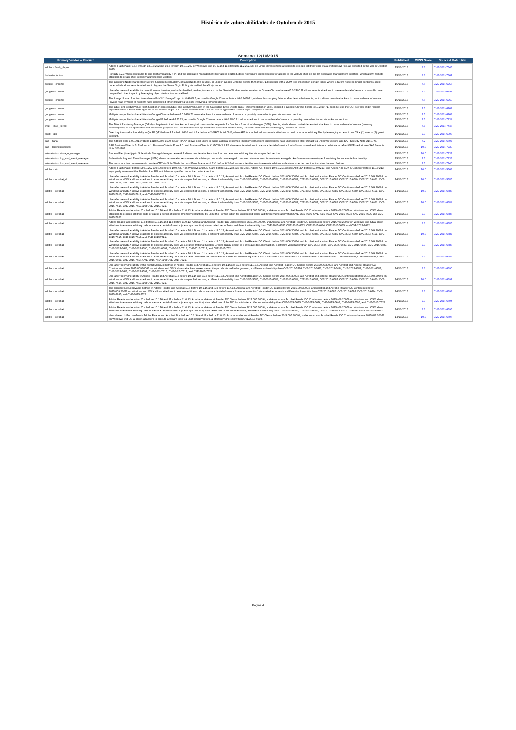Histórico de vulnerabilidades de Outubro de 2015
Semana 12/10/2015
| Primary Vendor -- Product | Description | Published | CVSS Score | Source & Patch Info |
| --- | --- | --- | --- | --- |
| adobe -- flash_player | Adobe Flash Player 18.x through 18.0.0.252 and 19.x through 19.0.0.207 on Windows and OS X and 11.x through 11.2.202.535 on Linux allows remote attackers to execute arbitrary code via a crafted SWF file, as exploited in the wild in October 2015. | 15/10/2015 | 9.3 | CVE-2015-7645 |
| fortinet -- fortios | FortiOS 5.2.3, when configured to use High Availability (HA) and the dedicated management interface is enabled, does not require authentication for access to the ZebOS shell on the HA dedicated management interface, which allows remote attackers to obtain shell access via unspecified vectors. | 15/10/2015 | 9.3 | CVE-2015-7361 |
| google -- chrome | The ContainerNode::parserInsertBefore function in core/dom/ContainerNode.cpp in Blink, as used in Google Chrome before 46.0.2490.71, proceeds with a DOM tree insertion in certain cases where a parent node no longer contains a child node, which allows remote attackers to bypass the Same Origin Policy via crafted JavaScript code. | 15/10/2015 | 7.5 | CVE-2015-6755 |
| google -- chrome | Use-after-free vulnerability in content/browser/service_worker/embedded_worker_instance.cc in the ServiceWorker implementation in Google Chrome before 46.0.2490.71 allows remote attackers to cause a denial of service or possibly have unspecified other impact by leveraging object destruction in a callback. | 15/10/2015 | 7.5 | CVE-2015-6757 |
| google -- chrome | The Image11::map function in renderer/d3d/d3d11/Image11.cpp in libANGLE, as used in Google Chrome before 46.0.2490.71, mishandles mapping failures after device-lost events, which allows remote attackers to cause a denial of service (invalid read or write) or possibly have unspecified other impact via vectors involving a removed device. | 15/10/2015 | 7.5 | CVE-2015-6760 |
| google -- chrome | The CSSFontFaceSrcValue::fetch function in core/css/CSSFontFaceSrcValue.cpp in the Cascading Style Sheets (CSS) implementation in Blink, as used in Google Chrome before 46.0.2490.71, does not use the CORS cross-origin request algorithm when a font's URL appears to be a same-origin URL, which allows remote web servers to bypass the Same Origin Policy via a redirect. | 15/10/2015 | 7.5 | CVE-2015-6762 |
| google -- chrome | Multiple unspecified vulnerabilities in Google Chrome before 46.0.2490.71 allow attackers to cause a denial of service or possibly have other impact via unknown vectors. | 15/10/2015 | 7.5 | CVE-2015-6763 |
| google -- chrome | Multiple unspecified vulnerabilities in Google V8 before 4.6.85.23, as used in Google Chrome before 46.0.2490.71, allow attackers to cause a denial of service or possibly have other impact via unknown vectors. | 15/10/2015 | 7.5 | CVE-2015-7834 |
| linux -- linux_kernel | The Direct Rendering Manager (DRM) subsystem in the Linux kernel through 4.x mishandles requests for Graphics Execution Manager (GEM) objects, which allows context-dependent attackers to cause a denial of service (memory consumption) via an application that processes graphics data, as demonstrated by JavaScript code that creates many CANVAS elements for rendering by Chrome or Firefox. | 15/10/2015 | 7.8 | CVE-2013-7445 |
| qnap -- qts | Directory traversal vulnerability in QNAP QTS before 4.1.4 build 0910 and 4.2.x before 4.2.0 RC2 build 0910, when AFP is enabled, allows remote attackers to read or write to arbitrary files by leveraging access to an OS X (1) user or (2) guest account. | 15/10/2015 | 9.3 | CVE-2015-6003 |
| sap -- hana | The hdbsql client 1.00.091.00 Build 1418659308-1530 in SAP HANA allows local users to cause a denial of service (memory corruption) and possibly have unspecified other impact via unknown vectors, aka SAP Security Note 2140700. | 15/10/2015 | 7.2 | CVE-2015-6507 |
| sap -- businessobjects | SAP BusinessObjects BI Platform 4.1, BusinessObjects Edge 4.0, and BusinessObjects XI (BOXI) 3.1 R3 allow remote attackers to cause a denial of service (out-of-bounds read and listener crash) via a crafted GIOP packet, aka SAP Security Note 2001108. | 15/10/2015 | 10.0 | CVE-2015-7730 |
| solarwinds -- storage_manager | ProcessFileUpload.jsp in SolarWinds Storage Manager before 6.2 allows remote attackers to upload and execute arbitrary files via unspecified vectors. | 15/10/2015 | 10.0 | CVE-2015-7838 |
| solarwinds -- log_and_event_manager | SolarWinds Log and Event Manager (LEM) allows remote attackers to execute arbitrary commands on managed computers via a request to services/messagebroker/nonsecurestreamingamf involving the traceroute functionality. | 15/10/2015 | 7.5 | CVE-2015-7839 |
| solarwinds -- log_and_event_manager | The command line management console (CMC) in SolarWinds Log and Event Manager (LEM) before 6.2.0 allows remote attackers to execute arbitrary code via unspecified vectors involving the ping feature. | 15/10/2015 | 7.5 | CVE-2015-7840 |
| adobe -- air | Adobe Flash Player before 18.0.0.252 and 19.x before 19.0.0.207 on Windows and OS X and before 11.2.202.535 on Linux, Adobe AIR before 19.0.0.213, Adobe AIR SDK before 19.0.0.213, and Adobe AIR SDK & Compiler before 19.0.0.213 improperly implement the Flash broker API, which has unspecified impact and attack vectors. | 14/10/2015 | 10.0 | CVE-2015-5569 |
| adobe -- acrobat_dc | Use-after-free vulnerability in Adobe Reader and Acrobat 10.x before 10.1.16 and 11.x before 11.0.13, Acrobat and Acrobat Reader DC Classic before 2015.006.30094, and Acrobat and Acrobat Reader DC Continuous before 2015.009.20069 on Windows and OS X allows attackers to execute arbitrary code via unspecified vectors, a different vulnerability than CVE-2015-6683, CVE-2015-6684, CVE-2015-6687, CVE-2015-6688, CVE-2015-6689, CVE-2015-6690, CVE-2015-6691, CVE-2015-7615, CVE-2015-7617, and CVE-2015-7621. | 14/10/2015 | 10.0 | CVE-2015-5586 |
| adobe -- acrobat | Use-after-free vulnerability in Adobe Reader and Acrobat 10.x before 10.1.16 and 11.x before 11.0.13, Acrobat and Acrobat Reader DC Classic before 2015.006.30094, and Acrobat and Acrobat Reader DC Continuous before 2015.009.20069 on Windows and OS X allows attackers to execute arbitrary code via unspecified vectors, a different vulnerability than CVE-2015-5586, CVE-2015-6684, CVE-2015-6687, CVE-2015-6688, CVE-2015-6689, CVE-2015-6690, CVE-2015-6691, CVE-2015-7615, CVE-2015-7617, and CVE-2015-7621. | 14/10/2015 | 10.0 | CVE-2015-6683 |
| adobe -- acrobat | Use-after-free vulnerability in Adobe Reader and Acrobat 10.x before 10.1.16 and 11.x before 11.0.13, Acrobat and Acrobat Reader DC Classic before 2015.006.30094, and Acrobat and Acrobat Reader DC Continuous before 2015.009.20069 on Windows and OS X allows attackers to execute arbitrary code via unspecified vectors, a different vulnerability than CVE-2015-5586, CVE-2015-6683, CVE-2015-6687, CVE-2015-6688, CVE-2015-6689, CVE-2015-6690, CVE-2015-6691, CVE-2015-7615, CVE-2015-7617, and CVE-2015-7621. | 14/10/2015 | 10.0 | CVE-2015-6684 |
| adobe -- acrobat | Adobe Reader and Acrobat 10.x before 10.1.16 and 11.x before 11.0.13, Acrobat and Acrobat Reader DC Classic before 2015.006.30094, and Acrobat and Acrobat Reader DC Continuous before 2015.009.20069 on Windows and OS X allow attackers to execute arbitrary code or cause a denial of service (memory corruption) by using the Format action for unspecified fields, a different vulnerability than CVE-2015-6686, CVE-2015-6693, CVE-2015-6694, CVE-2015-6695, and CVE-2015-7622. | 14/10/2015 | 9.3 | CVE-2015-6685 |
| adobe -- acrobat | Adobe Reader and Acrobat 10.x before 10.1.16 and 11.x before 11.0.13, Acrobat and Acrobat Reader DC Classic before 2015.006.30094, and Acrobat and Acrobat Reader DC Continuous before 2015.009.20069 on Windows and OS X allow attackers to execute arbitrary code or cause a denial of service (memory corruption) via a crafted set of fields, a different vulnerability than CVE-2015-6685, CVE-2015-6693, CVE-2015-6694, CVE-2015-6695, and CVE-2015-7622. | 14/10/2015 | 9.3 | CVE-2015-6686 |
| adobe -- acrobat | Use-after-free vulnerability in Adobe Reader and Acrobat 10.x before 10.1.16 and 11.x before 11.0.13, Acrobat and Acrobat Reader DC Classic before 2015.006.30094, and Acrobat and Acrobat Reader DC Continuous before 2015.009.20069 on Windows and OS X allows attackers to execute arbitrary code via unspecified vectors, a different vulnerability than CVE-2015-5586, CVE-2015-6683, CVE-2015-6684, CVE-2015-6688, CVE-2015-6689, CVE-2015-6690, CVE-2015-6691, CVE-2015-7615, CVE-2015-7617, and CVE-2015-7621. | 14/10/2015 | 10.0 | CVE-2015-6687 |
| adobe -- acrobat | Use-after-free vulnerability in Adobe Reader and Acrobat 10.x before 10.1.16 and 11.x before 11.0.13, Acrobat and Acrobat Reader DC Classic before 2015.006.30094, and Acrobat and Acrobat Reader DC Continuous before 2015.009.20069 on Windows and OS X allows attackers to execute arbitrary code via a crafted Optional Content Groups (OCG) object in a WillSave document action, a different vulnerability than CVE-2015-5586, CVE-2015-6683, CVE-2015-6684, CVE-2015-6687, CVE-2015-6689, CVE-2015-6690, CVE-2015-6691, CVE-2015-7615, CVE-2015-7617, and CVE-2015-7621. | 14/10/2015 | 9.3 | CVE-2015-6688 |
| adobe -- acrobat | Use-after-free vulnerability in Adobe Reader and Acrobat 10.x before 10.1.16 and 11.x before 11.0.13, Acrobat and Acrobat Reader DC Classic before 2015.006.30094, and Acrobat and Acrobat Reader DC Continuous before 2015.009.20069 on Windows and OS X allows attackers to execute arbitrary code via a crafted WillSave document action, a different vulnerability than CVE-2015-5586, CVE-2015-6683, CVE-2015-6684, CVE-2015-6687, CVE-2015-6688, CVE-2015-6690, CVE-2015-6691, CVE-2015-7615, CVE-2015-7617, and CVE-2015-7621. | 14/10/2015 | 9.3 | CVE-2015-6689 |
| adobe -- acrobat | Use-after-free vulnerability in the popUpMenuEx method in Adobe Reader and Acrobat 10.x before 10.1.16 and 11.x before 11.0.13, Acrobat and Acrobat Reader DC Classic before 2015.006.30094, and Acrobat and Acrobat Reader DC Continuous before 2015.009.20069 on Windows and OS X allows attackers to execute arbitrary code via crafted arguments, a different vulnerability than CVE-2015-5586, CVE-2015-6683, CVE-2015-6684, CVE-2015-6687, CVE-2015-6688, CVE-2015-6689, CVE-2015-6691, CVE-2015-7615, CVE-2015-7617, and CVE-2015-7621. | 14/10/2015 | 9.3 | CVE-2015-6690 |
| adobe -- acrobat | Use-after-free vulnerability in Adobe Reader and Acrobat 10.x before 10.1.16 and 11.x before 11.0.13, Acrobat and Acrobat Reader DC Classic before 2015.006.30094, and Acrobat and Acrobat Reader DC Continuous before 2015.009.20069 on Windows and OS X allows attackers to execute arbitrary code via unspecified vectors, a different vulnerability than CVE-2015-5586, CVE-2015-6683, CVE-2015-6684, CVE-2015-6687, CVE-2015-6688, CVE-2015-6689, CVE-2015-6690, CVE-2015-7615, CVE-2015-7617, and CVE-2015-7621. | 14/10/2015 | 10.0 | CVE-2015-6691 |
| adobe -- acrobat | The signatureSetSeedValue method in Adobe Reader and Acrobat 10.x before 10.1.16 and 11.x before 11.0.13, Acrobat and Acrobat Reader DC Classic before 2015.006.30094, and Acrobat and Acrobat Reader DC Continuous before 2015.009.20069 on Windows and OS X allows attackers to execute arbitrary code or cause a denial of service (memory corruption) via crafted arguments, a different vulnerability than CVE-2015-6685, CVE-2015-6686, CVE-2015-6694, CVE-2015-6695, and CVE-2015-7622. | 14/10/2015 | 9.3 | CVE-2015-6693 |
| adobe -- acrobat | Adobe Reader and Acrobat 10.x before 10.1.16 and 11.x before 11.0.13, Acrobat and Acrobat Reader DC Classic before 2015.006.30094, and Acrobat and Acrobat Reader DC Continuous before 2015.009.20069 on Windows and OS X allow attackers to execute arbitrary code or cause a denial of service (memory corruption) via crafted use of the fillColor attribute, a different vulnerability than CVE-2015-6685, CVE-2015-6686, CVE-2015-6693, CVE-2015-6695, and CVE-2015-7622. | 14/10/2015 | 9.3 | CVE-2015-6694 |
| adobe -- acrobat | Adobe Reader and Acrobat 10.x before 10.1.16 and 11.x before 11.0.13, Acrobat and Acrobat Reader DC Classic before 2015.006.30094, and Acrobat and Acrobat Reader DC Continuous before 2015.009.20069 on Windows and OS X allow attackers to execute arbitrary code or cause a denial of service (memory corruption) via crafted use of the value attribute, a different vulnerability than CVE-2015-6685, CVE-2015-6686, CVE-2015-6693, CVE-2015-6694, and CVE-2015-7622. | 14/10/2015 | 9.3 | CVE-2015-6695 |
| adobe -- acrobat | Heap-based buffer overflow in Adobe Reader and Acrobat 10.x before 10.1.16 and 11.x before 11.0.13, Acrobat and Acrobat Reader DC Classic before 2015.006.30094, and Acrobat and Acrobat Reader DC Continuous before 2015.009.20069 on Windows and OS X allows attackers to execute arbitrary code via unspecified vectors, a different vulnerability than CVE-2015-6698. | 14/10/2015 | 10.0 | CVE-2015-6696 |
Página 4